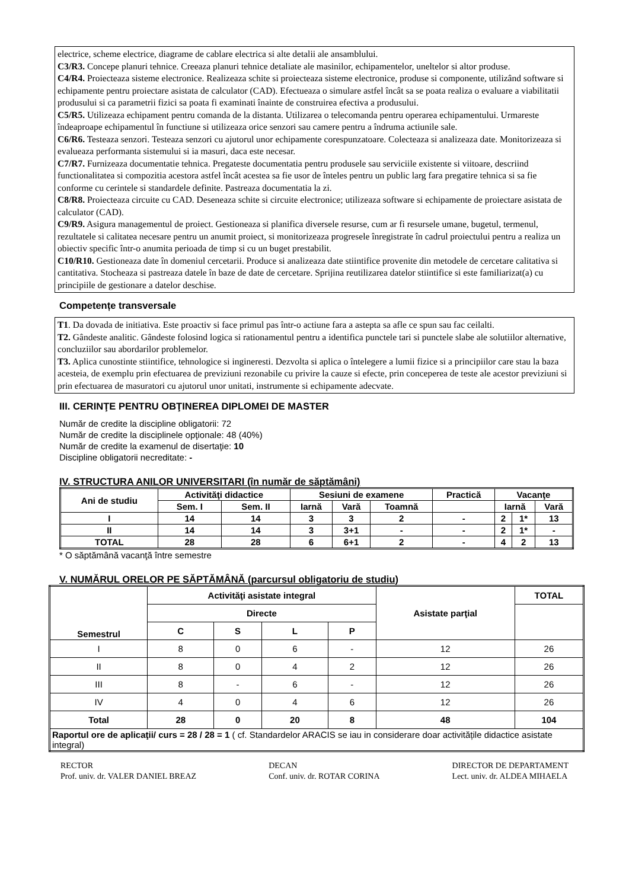electrice, scheme electrice, diagrame de cablare electrica si alte detalii ale ansamblului.
C3/R3. Concepe planuri tehnice. Creeaza planuri tehnice detaliate ale masinilor, echipamentelor, uneltelor si altor produse.
C4/R4. Proiecteaza sisteme electronice. Realizeaza schite si proiecteaza sisteme electronice, produse si componente, utilizând software si echipamente pentru proiectare asistata de calculator (CAD). Efectueaza o simulare astfel încât sa se poata realiza o evaluare a viabilitatii produsului si ca parametrii fizici sa poata fi examinati înainte de construirea efectiva a produsului.
C5/R5. Utilizeaza echipament pentru comanda de la distanta. Utilizarea o telecomanda pentru operarea echipamentului. Urmareste îndeaproape echipamentul în functiune si utilizeaza orice senzori sau camere pentru a îndruma actiunile sale.
C6/R6. Testeaza senzori. Testeaza senzori cu ajutorul unor echipamente corespunzatoare. Colecteaza si analizeaza date. Monitorizeaza si evalueaza performanta sistemului si ia masuri, daca este necesar.
C7/R7. Furnizeaza documentatie tehnica. Pregateste documentatia pentru produsele sau serviciile existente si viitoare, descriind functionalitatea si compozitia acestora astfel încât acestea sa fie usor de înteles pentru un public larg fara pregatire tehnica si sa fie conforme cu cerintele si standardele definite. Pastreaza documentatia la zi.
C8/R8. Proiecteaza circuite cu CAD. Deseneaza schite si circuite electronice; utilizeaza software si echipamente de proiectare asistata de calculator (CAD).
C9/R9. Asigura managementul de proiect. Gestioneaza si planifica diversele resurse, cum ar fi resursele umane, bugetul, termenul, rezultatele si calitatea necesare pentru un anumit proiect, si monitorizeaza progresele înregistrate în cadrul proiectului pentru a realiza un obiectiv specific într-o anumita perioada de timp si cu un buget prestabilit.
C10/R10. Gestioneaza date în domeniul cercetarii. Produce si analizeaza date stiintifice provenite din metodele de cercetare calitativa si cantitativa. Stocheaza si pastreaza datele în baze de date de cercetare. Sprijina reutilizarea datelor stiintifice si este familiarizat(a) cu principiile de gestionare a datelor deschise.
Competențe transversale
T1. Da dovada de initiativa. Este proactiv si face primul pas într-o actiune fara a astepta sa afle ce spun sau fac ceilalti.
T2. Gândeste analitic. Gândeste folosind logica si rationamentul pentru a identifica punctele tari si punctele slabe ale solutiilor alternative, concluziilor sau abordarilor problemelor.
T3. Aplica cunostinte stiintifice, tehnologice si ingineresti. Dezvolta si aplica o întelegere a lumii fizice si a principiilor care stau la baza acesteia, de exemplu prin efectuarea de previziuni rezonabile cu privire la cauze si efecte, prin conceperea de teste ale acestor previziuni si prin efectuarea de masuratori cu ajutorul unor unitati, instrumente si echipamente adecvate.
III. CERINŢE PENTRU OBŢINEREA DIPLOMEI DE MASTER
Număr de credite la discipline obligatorii: 72
Număr de credite la disciplinele opţionale: 48 (40%)
Număr de credite la examenul de disertaţie: 10
Discipline obligatorii necreditate: -
IV. STRUCTURA ANILOR UNIVERSITARI (în număr de săptămâni)
| Ani de studiu | Activităţi didactice | | Sesiuni de examene | | | Practică | Vacanţe | | |
| | Sem. I | Sem. II | Iarnă | Vară | Toamnă | | Iarnă | | Vară |
| I | 14 | 14 | 3 | 3 | 2 | - | 2 | 1* | 13 |
| II | 14 | 14 | 3 | 3+1 | - | - | 2 | 1* | - |
| TOTAL | 28 | 28 | 6 | 6+1 | 2 | - | 4 | 2 | 13 |
* O săptămână vacanţă între semestre
V. NUMĂRUL ORELOR PE SĂPTĂMÂNĂ (parcursul obligatoriu de studiu)
| Semestrul | Activităţi asistate integral | | | | Asistate parţial | TOTAL |
| | Directe | | | | | |
| | C | S | L | P | | |
| I | 8 | 0 | 6 | - | 12 | 26 |
| II | 8 | 0 | 4 | 2 | 12 | 26 |
| III | 8 | - | 6 | - | 12 | 26 |
| IV | 4 | 0 | 4 | 6 | 12 | 26 |
| Total | 28 | 0 | 20 | 8 | 48 | 104 |
| Raportul ore de aplicaţii/ curs = 28 / 28 = 1 ( cf. Standardelor ARACIS se iau in considerare doar activitățile didactice asistate integral) | | | | | | |
RECTOR
Prof. univ. dr. VALER DANIEL BREAZ
DECAN
Conf. univ. dr. ROTAR CORINA
DIRECTOR DE DEPARTAMENT
Lect. univ. dr. ALDEA MIHAELA